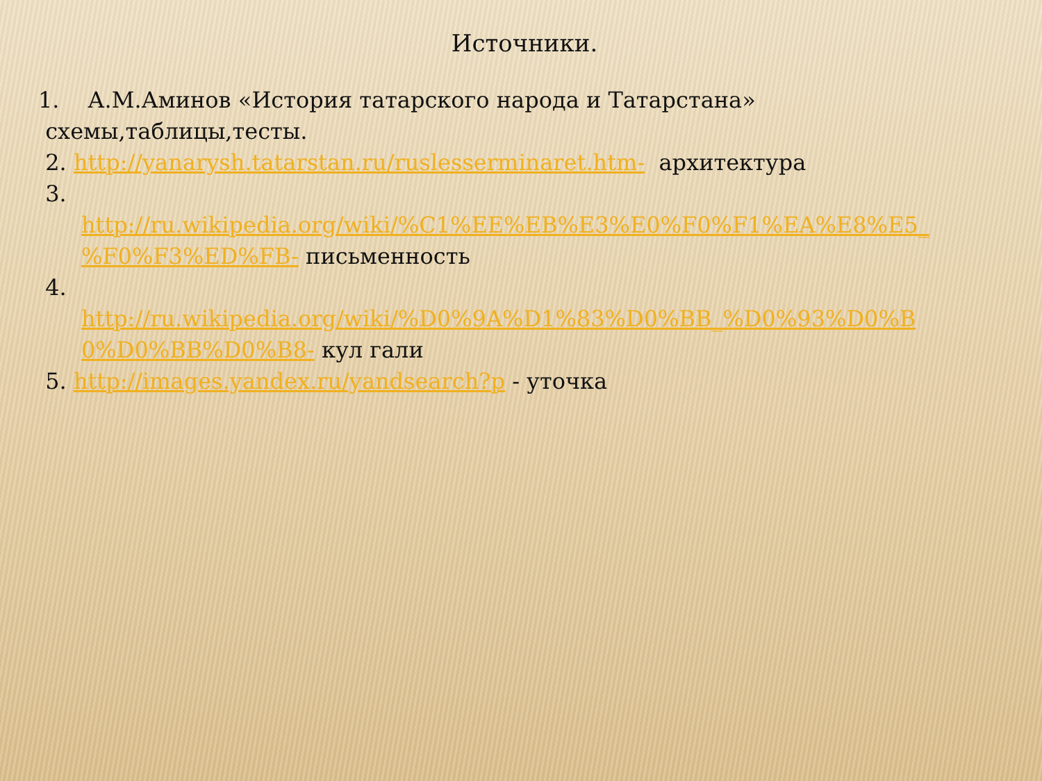Источники.
1. А.М.Аминов «История татарского народа и Татарстана»
схемы,таблицы,тесты.
2. http://yanarysh.tatarstan.ru/ruslesserminaret.htm- архитектура
3.
http://ru.wikipedia.org/wiki/%C1%EE%EB%E3%E0%F0%F1%EA%E8%E5_ %F0%F3%ED%FB- письменность
4.
http://ru.wikipedia.org/wiki/%D0%9A%D1%83%D0%BB_%D0%93%D0%B 0%D0%BB%D0%B8- кул гали
5. http://images.yandex.ru/yandsearch?p - уточка